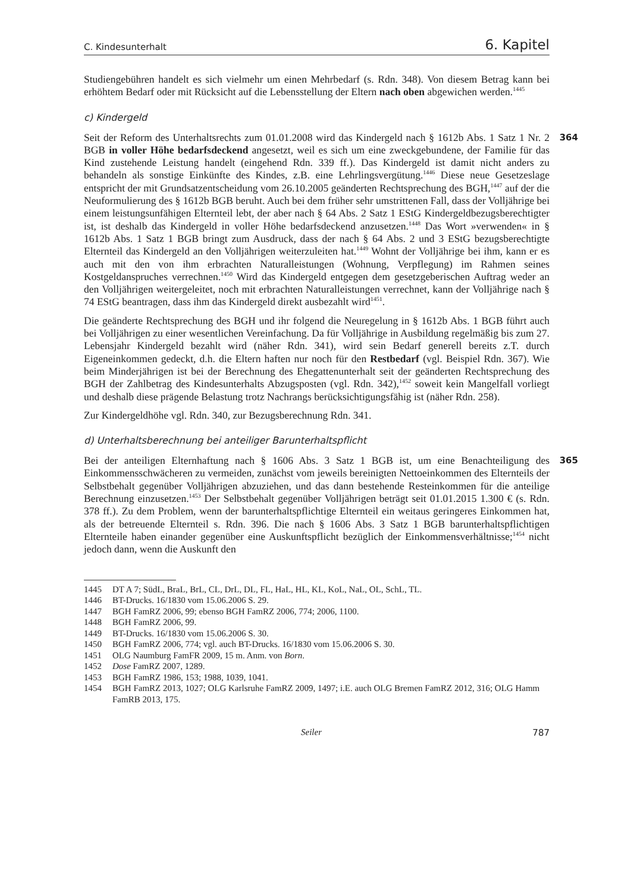C. Kindesunterhalt 6. Kapitel
Studiengebühren handelt es sich vielmehr um einen Mehrbedarf (s. Rdn. 348). Von diesem Betrag kann bei erhöhtem Bedarf oder mit Rücksicht auf die Lebensstellung der Eltern nach oben abgewichen werden.<sup>1445</sup>
c) Kindergeld
364 Seit der Reform des Unterhaltsrechts zum 01.01.2008 wird das Kindergeld nach § 1612b Abs. 1 Satz 1 Nr. 2 BGB in voller Höhe bedarfsdeckend angesetzt, weil es sich um eine zweckgebundene, der Familie für das Kind zustehende Leistung handelt (eingehend Rdn. 339 ff.). Das Kindergeld ist damit nicht anders zu behandeln als sonstige Einkünfte des Kindes, z.B. eine Lehrlingsvergütung.<sup>1446</sup> Diese neue Gesetzeslage entspricht der mit Grundsatzentscheidung vom 26.10.2005 geänderten Rechtsprechung des BGH,<sup>1447</sup> auf der die Neuformulierung des § 1612b BGB beruht. Auch bei dem früher sehr umstrittenen Fall, dass der Volljährige bei einem leistungsunfähigen Elternteil lebt, der aber nach § 64 Abs. 2 Satz 1 EStG Kindergeldbezugsberechtigter ist, ist deshalb das Kindergeld in voller Höhe bedarfsdeckend anzusetzen.<sup>1448</sup> Das Wort »verwenden« in § 1612b Abs. 1 Satz 1 BGB bringt zum Ausdruck, dass der nach § 64 Abs. 2 und 3 EStG bezugsberechtigte Elternteil das Kindergeld an den Volljährigen weiterzuleiten hat.<sup>1449</sup> Wohnt der Volljährige bei ihm, kann er es auch mit den von ihm erbrachten Naturalleistungen (Wohnung, Verpflegung) im Rahmen seines Kostgeldanspruches verrechnen.<sup>1450</sup> Wird das Kindergeld entgegen dem gesetzgeberischen Auftrag weder an den Volljährigen weitergeleitet, noch mit erbrachten Naturalleistungen verrechnet, kann der Volljährige nach § 74 EStG beantragen, dass ihm das Kindergeld direkt ausbezahlt wird<sup>1451</sup>.
Die geänderte Rechtsprechung des BGH und ihr folgend die Neuregelung in § 1612b Abs. 1 BGB führt auch bei Volljährigen zu einer wesentlichen Vereinfachung. Da für Volljährige in Ausbildung regelmäßig bis zum 27. Lebensjahr Kindergeld bezahlt wird (näher Rdn. 341), wird sein Bedarf generell bereits z.T. durch Eigeneinkommen gedeckt, d.h. die Eltern haften nur noch für den Restbedarf (vgl. Beispiel Rdn. 367). Wie beim Minderjährigen ist bei der Berechnung des Ehegattenunterhalt seit der geänderten Rechtsprechung des BGH der Zahlbetrag des Kindesunterhalts Abzugsposten (vgl. Rdn. 342),<sup>1452</sup> soweit kein Mangelfall vorliegt und deshalb diese prägende Belastung trotz Nachrangs berücksichtigungsfähig ist (näher Rdn. 258).
Zur Kindergeldhöhe vgl. Rdn. 340, zur Bezugsberechnung Rdn. 341.
d) Unterhaltsberechnung bei anteiliger Barunterhaltspflicht
365 Bei der anteiligen Elternhaftung nach § 1606 Abs. 3 Satz 1 BGB ist, um eine Benachteiligung des Einkommensschwächeren zu vermeiden, zunächst vom jeweils bereinigten Nettoeinkommen des Elternteils der Selbstbehalt gegenüber Volljährigen abzuziehen, und das dann bestehende Resteinkommen für die anteilige Berechnung einzusetzen.<sup>1453</sup> Der Selbstbehalt gegenüber Volljährigen beträgt seit 01.01.2015 1.300 € (s. Rdn. 378 ff.). Zu dem Problem, wenn der barunterhaltspflichtige Elternteil ein weitaus geringeres Einkommen hat, als der betreuende Elternteil s. Rdn. 396. Die nach § 1606 Abs. 3 Satz 1 BGB barunterhaltspflichtigen Elternteile haben einander gegenüber eine Auskunftspflicht bezüglich der Einkommensverhältnisse;<sup>1454</sup> nicht jedoch dann, wenn die Auskunft den
1445 DT A 7; SüdL, BraL, BrL, CL, DrL, DL, FL, HaL, HL, KL, KoL, NaL, OL, SchL, TL.
1446 BT-Drucks. 16/1830 vom 15.06.2006 S. 29.
1447 BGH FamRZ 2006, 99; ebenso BGH FamRZ 2006, 774; 2006, 1100.
1448 BGH FamRZ 2006, 99.
1449 BT-Drucks. 16/1830 vom 15.06.2006 S. 30.
1450 BGH FamRZ 2006, 774; vgl. auch BT-Drucks. 16/1830 vom 15.06.2006 S. 30.
1451 OLG Naumburg FamFR 2009, 15 m. Anm. von Born.
1452 Dose FamRZ 2007, 1289.
1453 BGH FamRZ 1986, 153; 1988, 1039, 1041.
1454 BGH FamRZ 2013, 1027; OLG Karlsruhe FamRZ 2009, 1497; i.E. auch OLG Bremen FamRZ 2012, 316; OLG Hamm FamRB 2013, 175.
Seiler 787